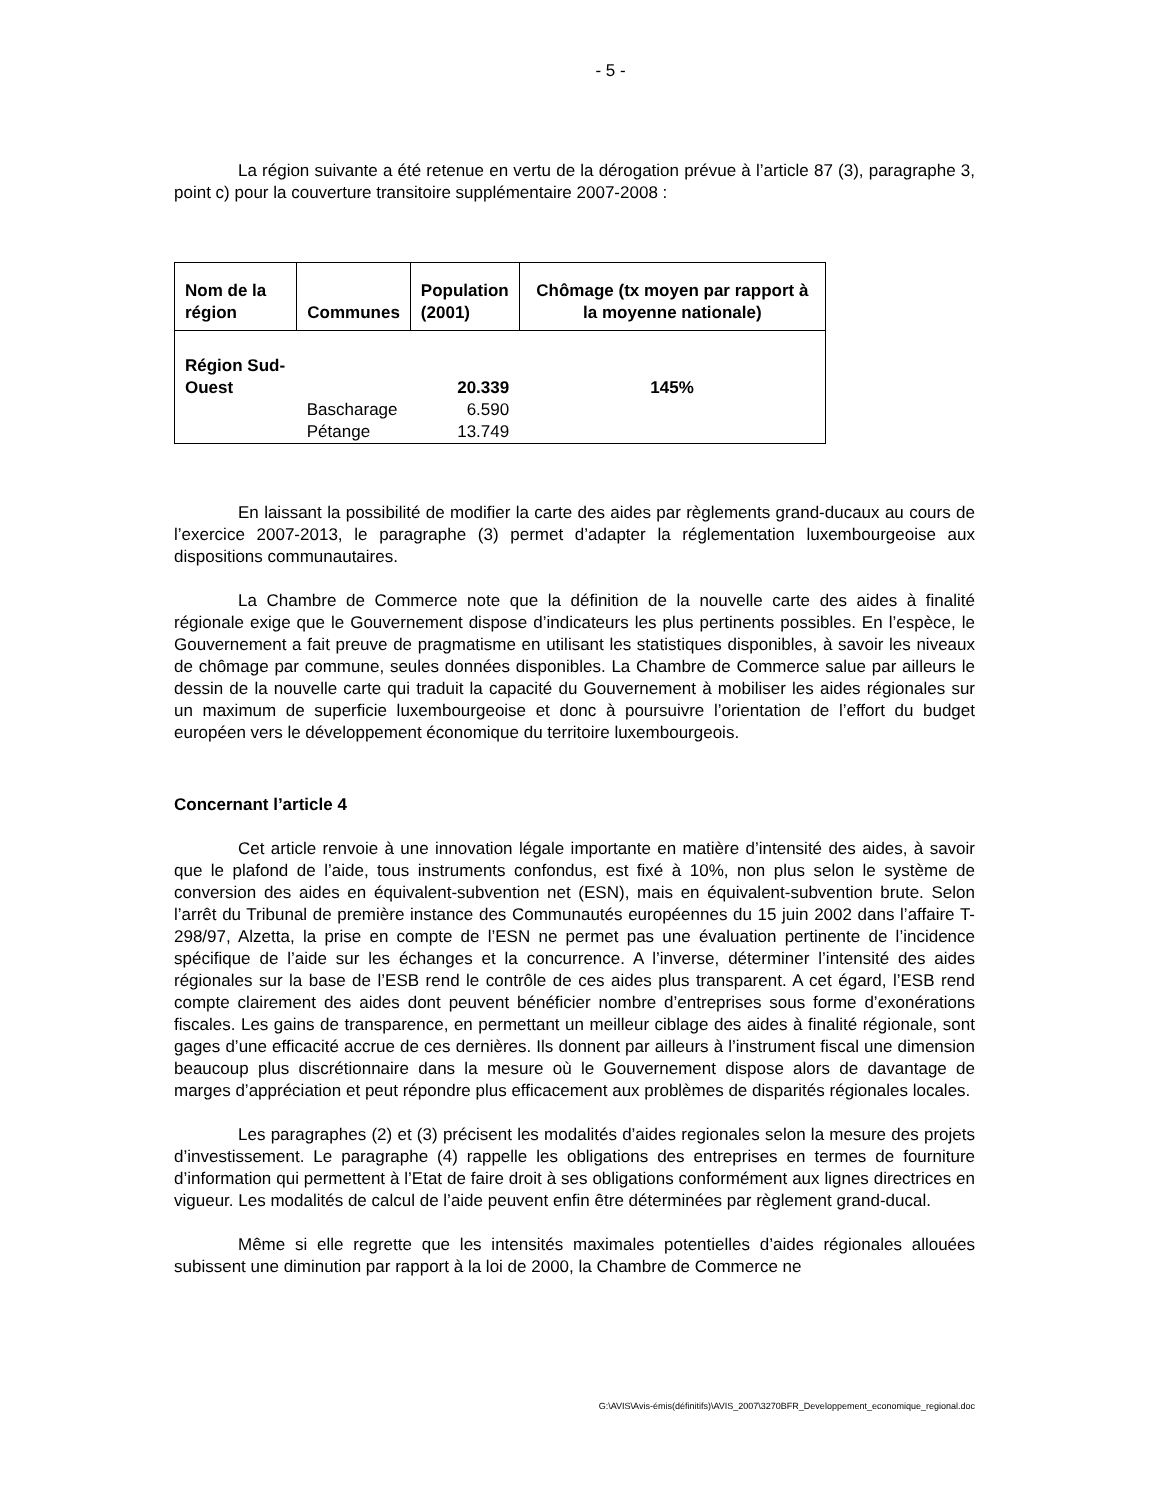- 5 -
La région suivante a été retenue en vertu de la dérogation prévue à l’article 87 (3), paragraphe 3, point c) pour la couverture transitoire supplémentaire 2007-2008 :
| Nom de la région | Communes | Population (2001) | Chômage (tx moyen par rapport à la moyenne nationale) |
| --- | --- | --- | --- |
| Région Sud- Ouest | | 20.339 | 145% |
| | Bascharage | 6.590 | |
| | Pétange | 13.749 | |
En laissant la possibilité de modifier la carte des aides par règlements grand-ducaux au cours de l’exercice 2007-2013, le paragraphe (3) permet d’adapter la réglementation luxembourgeoise aux dispositions communautaires.
La Chambre de Commerce note que la définition de la nouvelle carte des aides à finalité régionale exige que le Gouvernement dispose d’indicateurs les plus pertinents possibles. En l’espèce, le Gouvernement a fait preuve de pragmatisme en utilisant les statistiques disponibles, à savoir les niveaux de chômage par commune, seules données disponibles. La Chambre de Commerce salue par ailleurs le dessin de la nouvelle carte qui traduit la capacité du Gouvernement à mobiliser les aides régionales sur un maximum de superficie luxembourgeoise et donc à poursuivre l’orientation de l’effort du budget européen vers le développement économique du territoire luxembourgeois.
Concernant l’article 4
Cet article renvoie à une innovation légale importante en matière d’intensité des aides, à savoir que le plafond de l’aide, tous instruments confondus, est fixé à 10%, non plus selon le système de conversion des aides en équivalent-subvention net (ESN), mais en équivalent-subvention brute. Selon l’arrêt du Tribunal de première instance des Communautés européennes du 15 juin 2002 dans l’affaire T-298/97, Alzetta, la prise en compte de l’ESN ne permet pas une évaluation pertinente de l’incidence spécifique de l’aide sur les échanges et la concurrence. A l’inverse, déterminer l’intensité des aides régionales sur la base de l’ESB rend le contrôle de ces aides plus transparent. A cet égard, l’ESB rend compte clairement des aides dont peuvent bénéficier nombre d’entreprises sous forme d’exonérations fiscales. Les gains de transparence, en permettant un meilleur ciblage des aides à finalité régionale, sont gages d’une efficacité accrue de ces dernières. Ils donnent par ailleurs à l’instrument fiscal une dimension beaucoup plus discrétionnaire dans la mesure où le Gouvernement dispose alors de davantage de marges d’appréciation et peut répondre plus efficacement aux problèmes de disparités régionales locales.
Les paragraphes (2) et (3) précisent les modalités d’aides regionales selon la mesure des projets d’investissement. Le paragraphe (4) rappelle les obligations des entreprises en termes de fourniture d’information qui permettent à l’Etat de faire droit à ses obligations conformément aux lignes directrices en vigueur. Les modalités de calcul de l’aide peuvent enfin être déterminées par règlement grand-ducal.
Même si elle regrette que les intensités maximales potentielles d’aides régionales allouées subissent une diminution par rapport à la loi de 2000, la Chambre de Commerce ne
G:\AVIS\Avis-émis(définitifs)\AVIS_2007\3270BFR_Developpement_economique_regional.doc